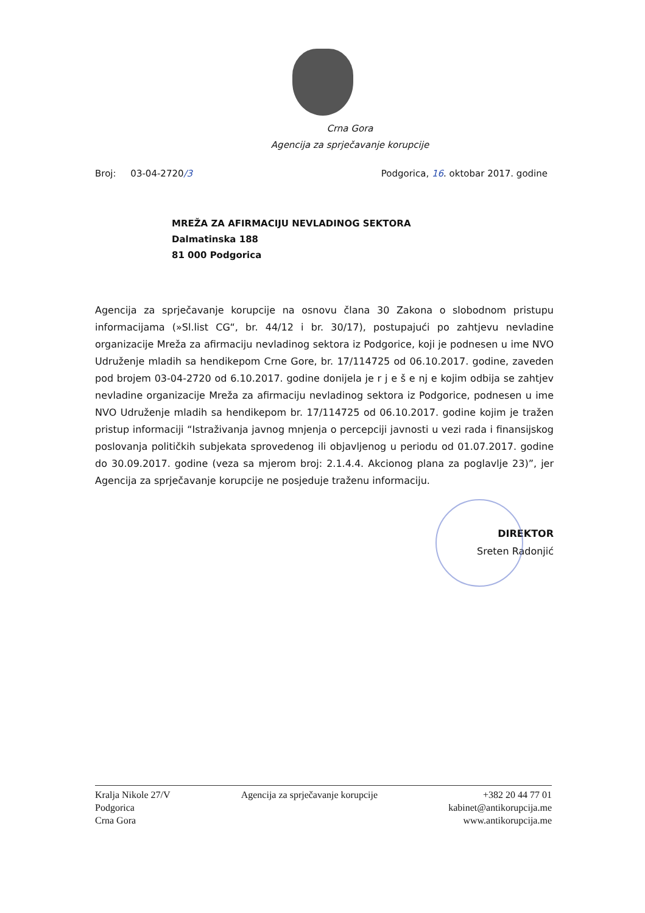Crna Gora
Agencija za sprječavanje korupcije
Broj: 03-04-2720/3 Podgorica, 16. oktobar 2017. godine
MREŽA ZA AFIRMACIJU NEVLADINOG SEKTORA
Dalmatinska 188
81 000 Podgorica
Agencija za sprječavanje korupcije na osnovu člana 30 Zakona o slobodnom pristupu informacijama (»Sl.list CG“, br. 44/12 i br. 30/17), postupajući po zahtjevu nevladine organizacije Mreža za afirmaciju nevladinog sektora iz Podgorice, koji je podnesen u ime NVO Udruženje mladih sa hendikepom Crne Gore, br. 17/114725 od 06.10.2017. godine, zaveden pod brojem 03-04-2720 od 6.10.2017. godine donijela je r j e š e nj e kojim odbija se zahtjev nevladine organizacije Mreža za afirmaciju nevladinog sektora iz Podgorice, podnesen u ime NVO Udruženje mladih sa hendikepom br. 17/114725 od 06.10.2017. godine kojim je tražen pristup informaciji “Istraživanja javnog mnjenja o percepciji javnosti u vezi rada i finansijskog poslovanja političkih subjekata sprovedenog ili objavljenog u periodu od 01.07.2017. godine do 30.09.2017. godine (veza sa mjerom broj: 2.1.4.4. Akcionog plana za poglavlje 23)”, jer Agencija za sprječavanje korupcije ne posjeduje traženu informaciju.
DIREKTOR
Sreten Radonjić
Kralja Nikole 27/V
Podgorica
Crna Gora
Agencija za sprječavanje korupcije
+382 20 44 77 01
kabinet@antikorupcija.me
www.antikorupcija.me